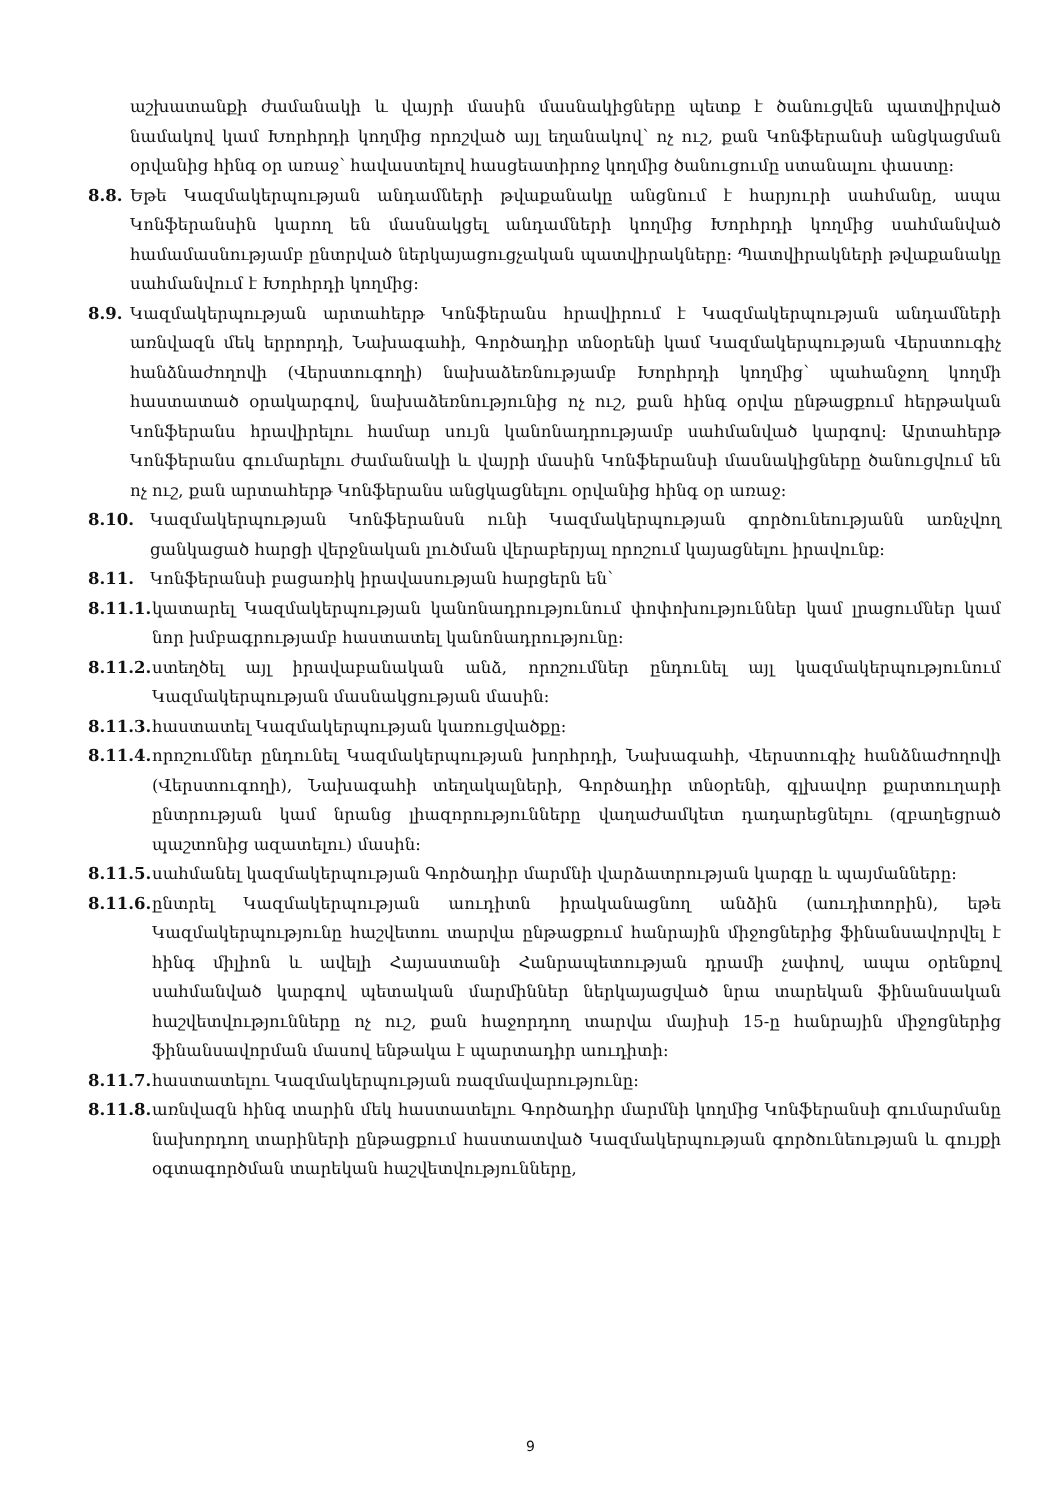աշխատանքի ժամանակի և վայրի մասին մասնակիցները պետք է ծանուցվեն պատվիրված նամակով կամ Խորհրդի կողմից որոշված այլ եղանակով՝ ոչ ուշ, քան Կոնֆերանսի անցկացման օրվանից հինգ օր առաջ՝ հավաստելով հասցեատիրոջ կողմից ծանուցումը ստանալու փաստը:
8.8. Եթե Կազմակերպության անդամների թվաքանակը անցնում է հարյուրի սահմանը, ապա Կոնֆերանսին կարող են մասնակցել անդամների կողմից Խորհրդի կողմից սահմանված համամասնությամբ ընտրված ներկայացուցչական պատվիրակները: Պատվիրակների թվաքանակը սահմանվում է Խորհրդի կողմից:
8.9. Կազմակերպության արտահերթ Կոնֆերանս հրավիրում է Կազմակերպության անդամների առնվազն մեկ երրորդի, Նախագահի, Գործադիր տնօրենի կամ Կազմակերպության Վերստուգիչ հանձնաժողովի (Վերստուգողի) նախաձեռնությամբ Խորհրդի կողմից՝ պահանջող կողմի հաստատած օրակարգով, նախաձեռնությունից ոչ ուշ, քան հինգ օրվա ընթացքում հերթական Կոնֆերանս հրավիրելու համար սույն կանոնադրությամբ սահմանված կարգով: Արտահերթ Կոնֆերանս գումարելու ժամանակի և վայրի մասին Կոնֆերանսի մասնակիցները ծանուցվում են ոչ ուշ, քան արտահերթ Կոնֆերանս անցկացնելու օրվանից հինգ օր առաջ:
8.10. Կազմակերպության Կոնֆերանսն ունի Կազմակերպության գործունեությանն առնչվող ցանկացած հարցի վերջնական լուծման վերաբերյալ որոշում կայացնելու իրավունք:
8.11. Կոնֆերանսի բացառիկ իրավասության հարցերն են՝
8.11.1. կատարել Կազմակերպության կանոնադրությունում փոփոխություններ կամ լրացումներ կամ նոր խմբագրությամբ հաստատել կանոնադրությունը:
8.11.2. ստեղծել այլ իրավաբանական անձ, որոշումներ ընդունել այլ կազմակերպությունում Կազմակերպության մասնակցության մասին:
8.11.3. հաստատել Կազմակերպության կառուցվածքը:
8.11.4. որոշումներ ընդունել Կազմակերպության խորհրդի, Նախագահի, Վերստուգիչ հանձնաժողովի (Վերստուգողի), Նախագահի տեղակալների, Գործադիր տնօրենի, գլխավոր քարտուղարի ընտրության կամ նրանց լիազորությունները վաղաժամկետ դադարեցնելու (զբաղեցրած պաշտոնից ազատելու) մասին:
8.11.5. սահմանել կազմակերպության Գործադիր մարմնի վարձատրության կարգը և պայմանները:
8.11.6. ընտրել Կազմակերպության աուդիտն իրականացնող անձին (աուդիտորին), եթե Կազմակերպությունը հաշվետու տարվա ընթացքում հանրային միջոցներից ֆինանսավորվել է հինգ միլիոն և ավելի Հայաստանի Հանրապետության դրամի չափով, ապա օրենքով սահմանված կարգով պետական մարմիններ ներկայացված նրա տարեկան ֆինանսական հաշվետվությունները ոչ ուշ, քան հաջորդող տարվա մայիսի 15-ը հանրային միջոցներից ֆինանսավորման մասով ենթակա է պարտադիր աուդիտի:
8.11.7. հաստատելու Կազմակերպության ռազմավարությունը:
8.11.8. առնվազն հինգ տարին մեկ հաստատելու Գործադիր մարմնի կողմից Կոնֆերանսի գումարմանը նախորդող տարիների ընթացքում հաստատված Կազմակերպության գործունեության և գույքի օգտագործման տարեկան հաշվետվությունները,
9